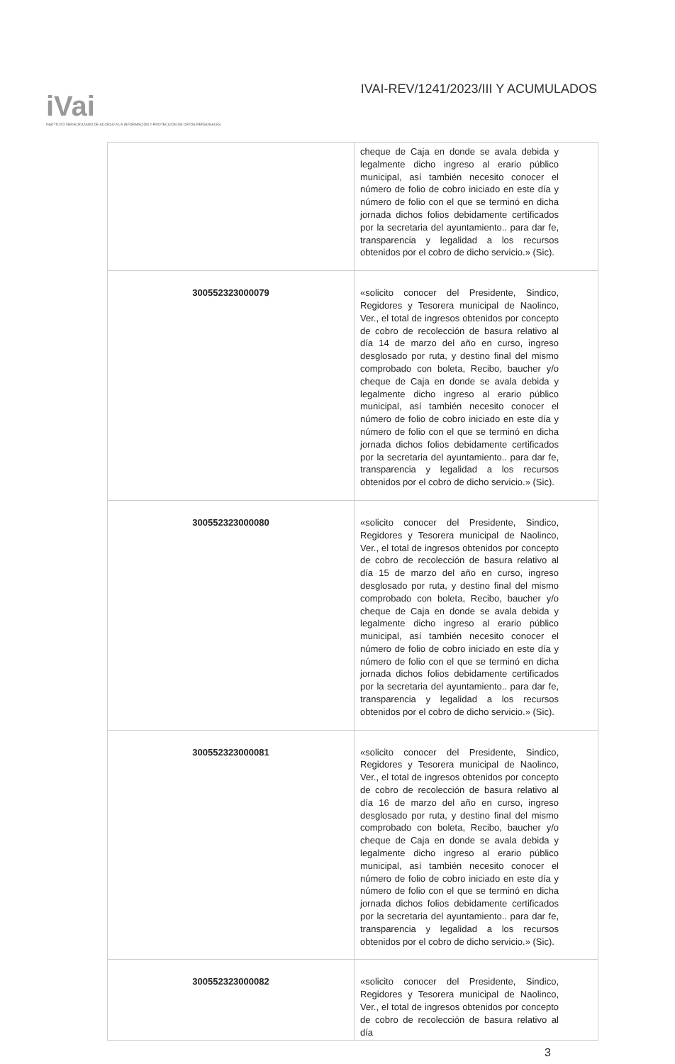iVai
INSTITUTO VERACRUZANO DE ACCESO A LA INFORMACIÓN Y PROTECCIÓN DE DATOS PERSONALES
IVAI-REV/1241/2023/III Y ACUMULADOS
| | cheque de Caja en donde se avala debida y legalmente dicho ingreso al erario público municipal, así también necesito conocer el número de folio de cobro iniciado en este día y número de folio con el que se terminó en dicha jornada dichos folios debidamente certificados por la secretaria del ayuntamiento.. para dar fe, transparencia y legalidad a los recursos obtenidos por el cobro de dicho servicio.» (Sic). |
| 300552323000079 | «solicito conocer del Presidente, Sindico, Regidores y Tesorera municipal de Naolinco, Ver., el total de ingresos obtenidos por concepto de cobro de recolección de basura relativo al día 14 de marzo del año en curso, ingreso desglosado por ruta, y destino final del mismo comprobado con boleta, Recibo, baucher y/o cheque de Caja en donde se avala debida y legalmente dicho ingreso al erario público municipal, así también necesito conocer el número de folio de cobro iniciado en este día y número de folio con el que se terminó en dicha jornada dichos folios debidamente certificados por la secretaria del ayuntamiento.. para dar fe, transparencia y legalidad a los recursos obtenidos por el cobro de dicho servicio.» (Sic). |
| 300552323000080 | «solicito conocer del Presidente, Sindico, Regidores y Tesorera municipal de Naolinco, Ver., el total de ingresos obtenidos por concepto de cobro de recolección de basura relativo al día 15 de marzo del año en curso, ingreso desglosado por ruta, y destino final del mismo comprobado con boleta, Recibo, baucher y/o cheque de Caja en donde se avala debida y legalmente dicho ingreso al erario público municipal, así también necesito conocer el número de folio de cobro iniciado en este día y número de folio con el que se terminó en dicha jornada dichos folios debidamente certificados por la secretaria del ayuntamiento.. para dar fe, transparencia y legalidad a los recursos obtenidos por el cobro de dicho servicio.» (Sic). |
| 300552323000081 | «solicito conocer del Presidente, Sindico, Regidores y Tesorera municipal de Naolinco, Ver., el total de ingresos obtenidos por concepto de cobro de recolección de basura relativo al día 16 de marzo del año en curso, ingreso desglosado por ruta, y destino final del mismo comprobado con boleta, Recibo, baucher y/o cheque de Caja en donde se avala debida y legalmente dicho ingreso al erario público municipal, así también necesito conocer el número de folio de cobro iniciado en este día y número de folio con el que se terminó en dicha jornada dichos folios debidamente certificados por la secretaria del ayuntamiento.. para dar fe, transparencia y legalidad a los recursos obtenidos por el cobro de dicho servicio.» (Sic). |
| 300552323000082 | «solicito conocer del Presidente, Sindico, Regidores y Tesorera municipal de Naolinco, Ver., el total de ingresos obtenidos por concepto de cobro de recolección de basura relativo al día |
3